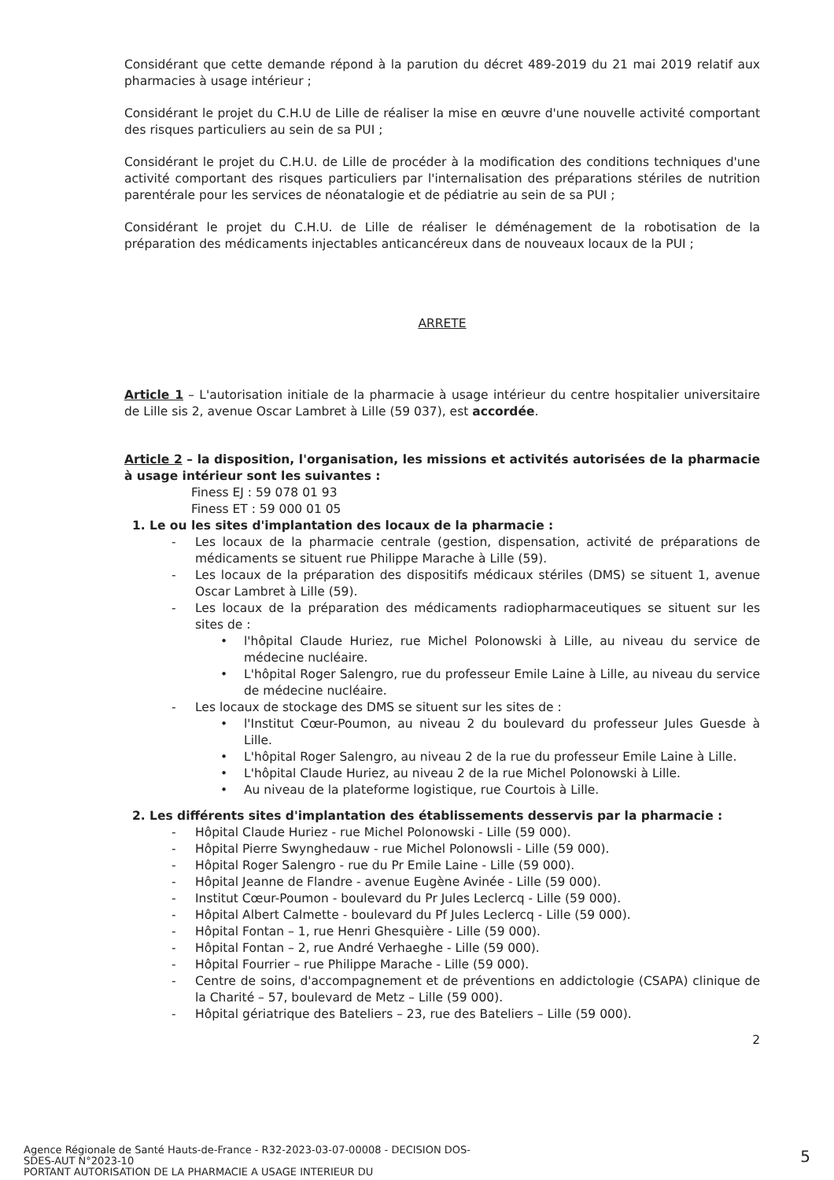Considérant que cette demande répond à la parution du décret 489-2019 du 21 mai 2019 relatif aux pharmacies à usage intérieur ;
Considérant le projet du C.H.U de Lille de réaliser la mise en œuvre d'une nouvelle activité comportant des risques particuliers au sein de sa PUI ;
Considérant le projet du C.H.U. de Lille de procéder à la modification des conditions techniques d'une activité comportant des risques particuliers par l'internalisation des préparations stériles de nutrition parentérale pour les services de néonatalogie et de pédiatrie au sein de sa PUI ;
Considérant le projet du C.H.U. de Lille de réaliser le déménagement de la robotisation de la préparation des médicaments injectables anticancéreux dans de nouveaux locaux de la PUI ;
ARRETE
Article 1 – L'autorisation initiale de la pharmacie à usage intérieur du centre hospitalier universitaire de Lille sis 2, avenue Oscar Lambret à Lille (59 037), est accordée.
Article 2 – la disposition, l'organisation, les missions et activités autorisées de la pharmacie à usage intérieur sont les suivantes :
Finess EJ : 59 078 01 93
Finess ET : 59 000 01 05
1. Le ou les sites d'implantation des locaux de la pharmacie :
- Les locaux de la pharmacie centrale (gestion, dispensation, activité de préparations de médicaments se situent rue Philippe Marache à Lille (59).
- Les locaux de la préparation des dispositifs médicaux stériles (DMS) se situent 1, avenue Oscar Lambret à Lille (59).
- Les locaux de la préparation des médicaments radiopharmaceutiques se situent sur les sites de :
• l'hôpital Claude Huriez, rue Michel Polonowski à Lille, au niveau du service de médecine nucléaire.
• L'hôpital Roger Salengro, rue du professeur Emile Laine à Lille, au niveau du service de médecine nucléaire.
- Les locaux de stockage des DMS se situent sur les sites de :
• l'Institut Cœur-Poumon, au niveau 2 du boulevard du professeur Jules Guesde à Lille.
• L'hôpital Roger Salengro, au niveau 2 de la rue du professeur Emile Laine à Lille.
• L'hôpital Claude Huriez, au niveau 2 de la rue Michel Polonowski à Lille.
• Au niveau de la plateforme logistique, rue Courtois à Lille.
2. Les différents sites d'implantation des établissements desservis par la pharmacie :
- Hôpital Claude Huriez - rue Michel Polonowski - Lille (59 000).
- Hôpital Pierre Swynghedauw - rue Michel Polonowsli - Lille (59 000).
- Hôpital Roger Salengro - rue du Pr Emile Laine - Lille (59 000).
- Hôpital Jeanne de Flandre - avenue Eugène Avinée - Lille (59 000).
- Institut Cœur-Poumon - boulevard du Pr Jules Leclercq - Lille (59 000).
- Hôpital Albert Calmette - boulevard du Pf Jules Leclercq - Lille (59 000).
- Hôpital Fontan – 1, rue Henri Ghesquière - Lille (59 000).
- Hôpital Fontan – 2, rue André Verhaeghe - Lille (59 000).
- Hôpital Fourrier – rue Philippe Marache - Lille (59 000).
- Centre de soins, d'accompagnement et de préventions en addictologie (CSAPA) clinique de la Charité – 57, boulevard de Metz – Lille (59 000).
- Hôpital gériatrique des Bateliers – 23, rue des Bateliers – Lille (59 000).
2
Agence Régionale de Santé Hauts-de-France - R32-2023-03-07-00008 - DECISION DOS-SDES-AUT N°2023-10
PORTANT AUTORISATION DE LA PHARMACIE A USAGE INTERIEUR DU
5